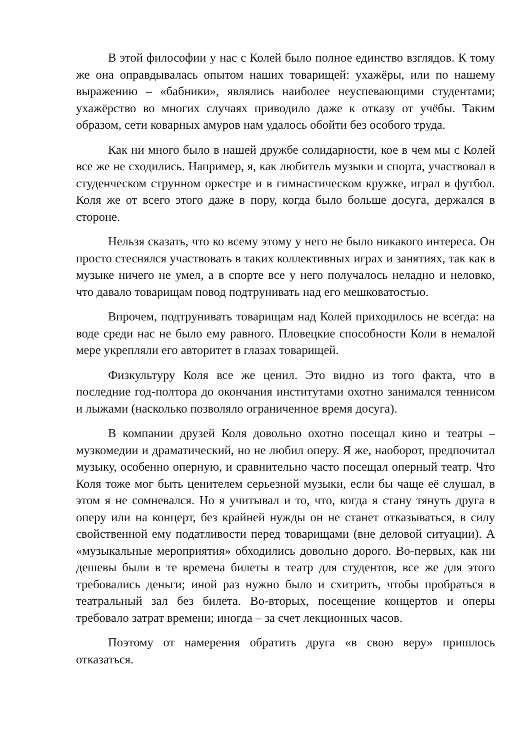В этой философии у нас с Колей было полное единство взглядов. К тому же она оправдывалась опытом наших товарищей: ухажёры, или по нашему выражению – «бабники», являлись наиболее неуспевающими студентами; ухажёрство во многих случаях приводило даже к отказу от учёбы. Таким образом, сети коварных амуров нам удалось обойти без особого труда.
Как ни много было в нашей дружбе солидарности, кое в чем мы с Колей все же не сходились. Например, я, как любитель музыки и спорта, участвовал в студенческом струнном оркестре и в гимнастическом кружке, играл в футбол. Коля же от всего этого даже в пору, когда было больше досуга, держался в стороне.
Нельзя сказать, что ко всему этому у него не было никакого интереса. Он просто стеснялся участвовать в таких коллективных играх и занятиях, так как в музыке ничего не умел, а в спорте все у него получалось неладно и неловко, что давало товарищам повод подтрунивать над его мешковатостью.
Впрочем, подтрунивать товарищам над Колей приходилось не всегда: на воде среди нас не было ему равного. Пловецкие способности Коли в немалой мере укрепляли его авторитет в глазах товарищей.
Физкультуру Коля все же ценил. Это видно из того факта, что в последние год-полтора до окончания институтами охотно занимался теннисом и лыжами (насколько позволяло ограниченное время досуга).
В компании друзей Коля довольно охотно посещал кино и театры – музкомедии и драматический, но не любил оперу. Я же, наоборот, предпочитал музыку, особенно оперную, и сравнительно часто посещал оперный театр. Что Коля тоже мог быть ценителем серьезной музыки, если бы чаще её слушал, в этом я не сомневался. Но я учитывал и то, что, когда я стану тянуть друга в оперу или на концерт, без крайней нужды он не станет отказываться, в силу свойственной ему податливости перед товарищами (вне деловой ситуации). А «музыкальные мероприятия» обходились довольно дорого. Во-первых, как ни дешевы были в те времена билеты в театр для студентов, все же для этого требовались деньги; иной раз нужно было и схитрить, чтобы пробраться в театральный зал без билета. Во-вторых, посещение концертов и оперы требовало затрат времени; иногда – за счет лекционных часов.
Поэтому от намерения обратить друга «в свою веру» пришлось отказаться.